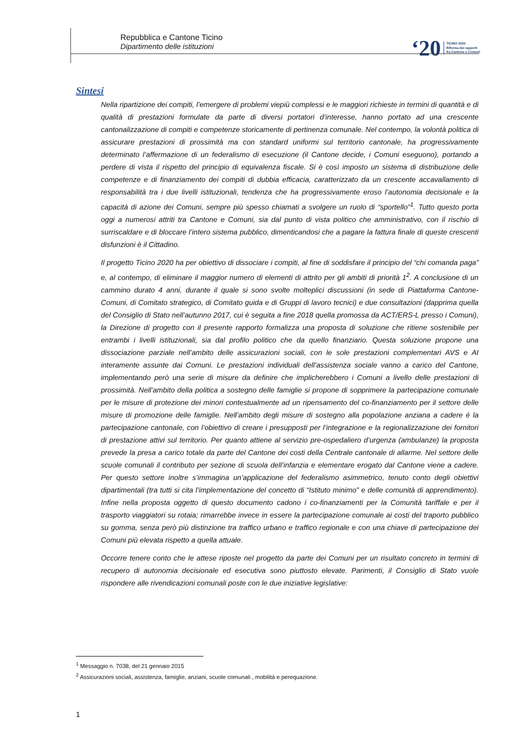Repubblica e Cantone Ticino
Dipartimento delle istituzioni
‘20 TICINO 2020
Riforma dei rapporti
fra Cantone e Comuni
Sintesi
Nella ripartizione dei compiti, l’emergere di problemi viepiù complessi e le maggiori richieste in termini di quantità e di qualità di prestazioni formulate da parte di diversi portatori d’interesse, hanno portato ad una crescente cantonalizzazione di compiti e competenze storicamente di pertinenza comunale. Nel contempo, la volontà politica di assicurare prestazioni di prossimità ma con standard uniformi sul territorio cantonale, ha progressivamente determinato l’affermazione di un federalismo di esecuzione (il Cantone decide, i Comuni eseguono), portando a perdere di vista il rispetto del principio di equivalenza fiscale. Si è così imposto un sistema di distribuzione delle competenze e di finanziamento dei compiti di dubbia efficacia, caratterizzato da un crescente accavallamento di responsabilità tra i due livelli istituzionali, tendenza che ha progressivamente eroso l’autonomia decisionale e la capacità di azione dei Comuni, sempre più spesso chiamati a svolgere un ruolo di “sportello”<sup>1</sup>. Tutto questo porta oggi a numerosi attriti tra Cantone e Comuni, sia dal punto di vista politico che amministrativo, con il rischio di surriscaldare e di bloccare l’intero sistema pubblico, dimenticandosi che a pagare la fattura finale di queste crescenti disfunzioni è il Cittadino.
Il progetto Ticino 2020 ha per obiettivo di dissociare i compiti, al fine di soddisfare il principio del “chi comanda paga” e, al contempo, di eliminare il maggior numero di elementi di attrito per gli ambiti di priorità 1<sup>2</sup>. A conclusione di un cammino durato 4 anni, durante il quale si sono svolte molteplici discussioni (in sede di Piattaforma Cantone-Comuni, di Comitato strategico, di Comitato guida e di Gruppi di lavoro tecnici) e due consultazioni (dapprima quella del Consiglio di Stato nell’autunno 2017, cui è seguita a fine 2018 quella promossa da ACT/ERS-L presso i Comuni), la Direzione di progetto con il presente rapporto formalizza una proposta di soluzione che ritiene sostenibile per entrambi i livelli istituzionali, sia dal profilo politico che da quello finanziario. Questa soluzione propone una dissociazione parziale nell’ambito delle assicurazioni sociali, con le sole prestazioni complementari AVS e AI interamente assunte dai Comuni. Le prestazioni individuali dell’assistenza sociale vanno a carico del Cantone, implementando però una serie di misure da definire che implicherebbero i Comuni a livello delle prestazioni di prossimità. Nell’ambito della politica a sostegno delle famiglie si propone di sopprimere la partecipazione comunale per le misure di protezione dei minori contestualmente ad un ripensamento del co-finanziamento per il settore delle misure di promozione delle famiglie. Nell’ambito degli misure di sostegno alla popolazione anziana a cadere é la partecipazione cantonale, con l’obiettivo di creare i presupposti per l’integrazione e la regionalizzazione dei fornitori di prestazione attivi sul territorio. Per quanto attiene al servizio pre-ospedaliero d’urgenza (ambulanze) la proposta prevede la presa a carico totale da parte del Cantone dei costi della Centrale cantonale di allarme. Nel settore delle scuole comunali il contributo per sezione di scuola dell’infanzia e elementare erogato dal Cantone viene a cadere. Per questo settore inoltre s’immagina un’applicazione del federalismo asimmetrico, tenuto conto degli obiettivi dipartimentali (tra tutti si cita l’implementazione del concetto di “Istituto minimo” e delle comunità di apprendimento). Infine nella proposta oggetto di questo documento cadono i co-finanziamenti per la Comunità tariffale e per il trasporto viaggiatori su rotaia; rimarrebbe invece in essere la partecipazione comunale ai costi del traporto pubblico su gomma, senza però più distinzione tra traffico urbano e traffico regionale e con una chiave di partecipazione dei Comuni più elevata rispetto a quella attuale.
Occorre tenere conto che le attese riposte nel progetto da parte dei Comuni per un risultato concreto in termini di recupero di autonomia decisionale ed esecutiva sono piuttosto elevate. Parimenti, il Consiglio di Stato vuole rispondere alle rivendicazioni comunali poste con le due iniziative legislative:
<sup>1</sup> Messaggio n. 7038, del 21 gennaio 2015
<sup>2</sup> Assicurazioni sociali, assistenza, famiglie, anziani, scuole comunali , mobilità e perequazione.
1